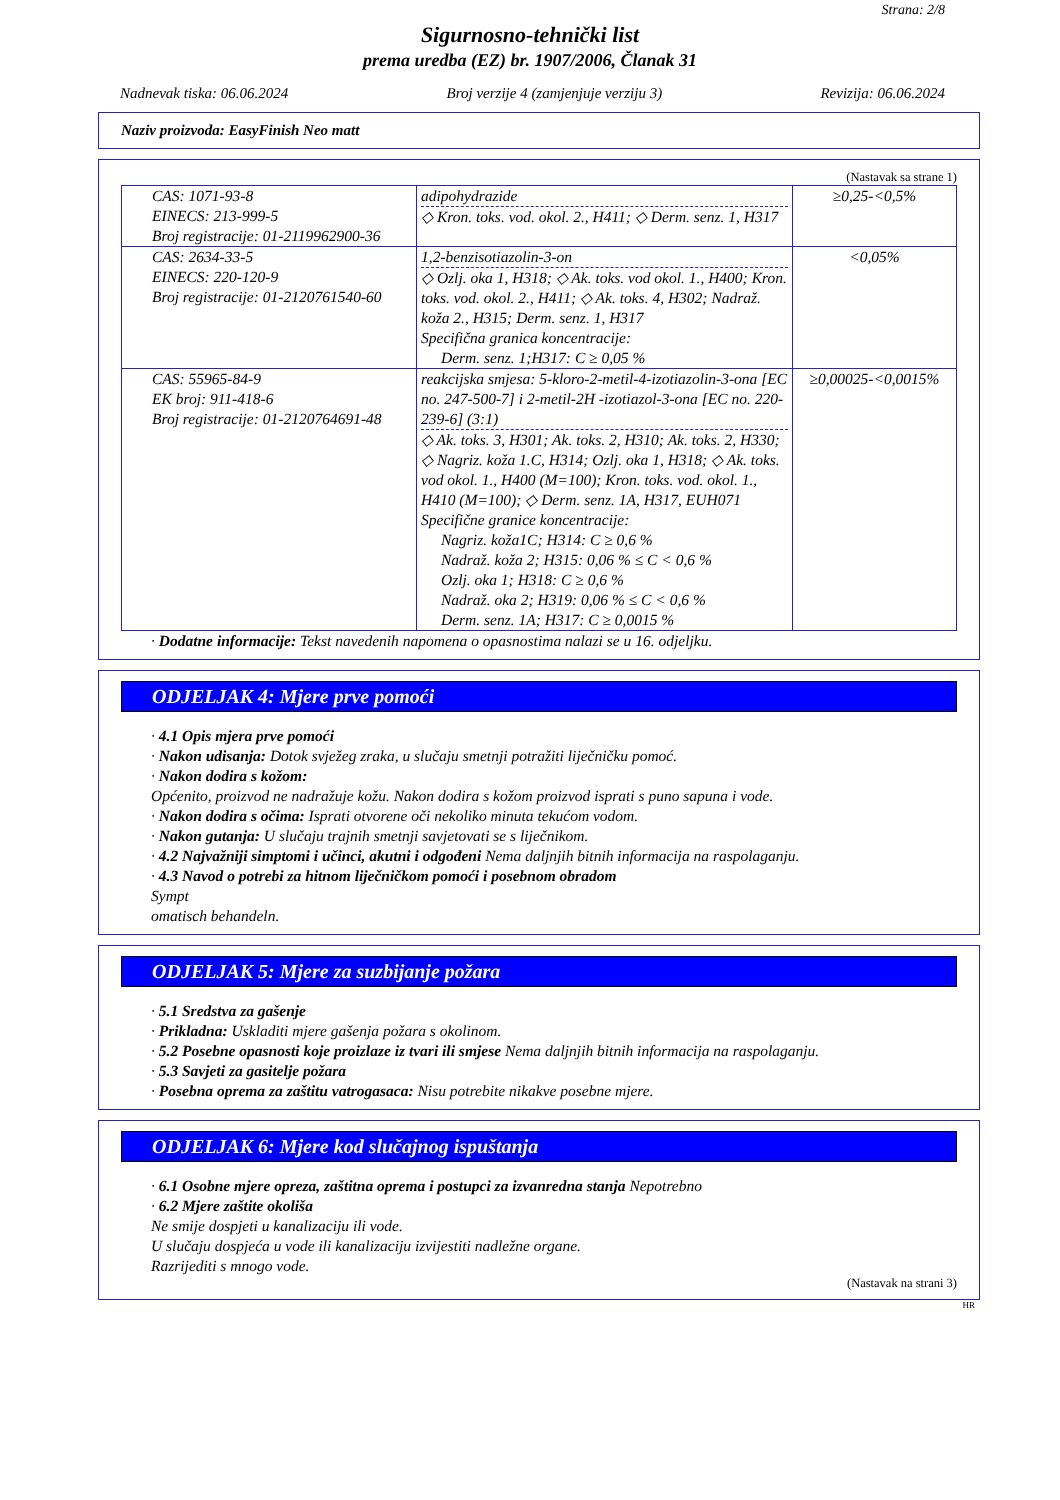Strana: 2/8
Sigurnosno-tehnički list
prema uredba (EZ) br. 1907/2006, Članak 31
Nadnevak tiska: 06.06.2024 Broj verzije 4 (zamjenjuje verziju 3) Revizija: 06.06.2024
Naziv proizvoda: EasyFinish Neo matt
(Nastavak sa strane 1)
| CAS: 1071-93-8 EINECS: 213-999-5 Broj registracije: 01-2119962900-36 | adipohydrazide ◇ Kron. toks. vod. okol. 2., H411; ◇ Derm. senz. 1, H317 | ≥0,25-<0,5% |
| CAS: 2634-33-5 EINECS: 220-120-9 Broj registracije: 01-2120761540-60 | 1,2-benzisotiazolin-3-on ◇ Ozlj. oka 1, H318; ◇ Ak. toks. vod okol. 1., H400; Kron. toks. vod. okol. 2., H411; ◇ Ak. toks. 4, H302; Nadraž. koža 2., H315; Derm. senz. 1, H317 Specifična granica koncentracije: Derm. senz. 1;H317: C ≥ 0,05 % | <0,05% |
| CAS: 55965-84-9 EK broj: 911-418-6 Broj registracije: 01-2120764691-48 | reakcijska smjesa: 5-kloro-2-metil-4-izotiazolin-3-ona [EC no. 247-500-7] i 2-metil-2H -izotiazol-3-ona [EC no. 220-239-6] (3:1) ◇ Ak. toks. 3, H301; Ak. toks. 2, H310; Ak. toks. 2, H330; ◇ Nagriz. koža 1.C, H314; Ozlj. oka 1, H318; ◇ Ak. toks. vod okol. 1., H400 (M=100); Kron. toks. vod. okol. 1., H410 (M=100); ◇ Derm. senz. 1A, H317, EUH071 Specifične granice koncentracije: Nagriz. koža1C; H314: C ≥ 0,6 % Nadraž. koža 2; H315: 0,06 % ≤ C < 0,6 % Ozlj. oka 1; H318: C ≥ 0,6 % Nadraž. oka 2; H319: 0,06 % ≤ C < 0,6 % Derm. senz. 1A; H317: C ≥ 0,0015 % | ≥0,00025-<0,0015% |
· Dodatne informacije: Tekst navedenih napomena o opasnostima nalazi se u 16. odjeljku.
ODJELJAK 4: Mjere prve pomoći
· 4.1 Opis mjera prve pomoći
· Nakon udisanja: Dotok svježeg zraka, u slučaju smetnji potražiti liječničku pomoć.
· Nakon dodira s kožom:
Općenito, proizvod ne nadražuje kožu. Nakon dodira s kožom proizvod isprati s puno sapuna i vode.
· Nakon dodira s očima: Isprati otvorene oči nekoliko minuta tekućom vodom.
· Nakon gutanja: U slučaju trajnih smetnji savjetovati se s liječnikom.
· 4.2 Najvažniji simptomi i učinci, akutni i odgođeni Nema daljnjih bitnih informacija na raspolaganju.
· 4.3 Navod o potrebi za hitnom liječničkom pomoći i posebnom obradom
Sympt
omatisch behandeln.
ODJELJAK 5: Mjere za suzbijanje požara
· 5.1 Sredstva za gašenje
· Prikladna: Uskladiti mjere gašenja požara s okolinom.
· 5.2 Posebne opasnosti koje proizlaze iz tvari ili smjese Nema daljnjih bitnih informacija na raspolaganju.
· 5.3 Savjeti za gasitelje požara
· Posebna oprema za zaštitu vatrogasaca: Nisu potrebite nikakve posebne mjere.
ODJELJAK 6: Mjere kod slučajnog ispuštanja
· 6.1 Osobne mjere opreza, zaštitna oprema i postupci za izvanredna stanja Nepotrebno
· 6.2 Mjere zaštite okoliša
Ne smije dospjeti u kanalizaciju ili vode.
U slučaju dospjeća u vode ili kanalizaciju izvijestiti nadležne organe.
Razrijediti s mnogo vode.
(Nastavak na strani 3)
HR